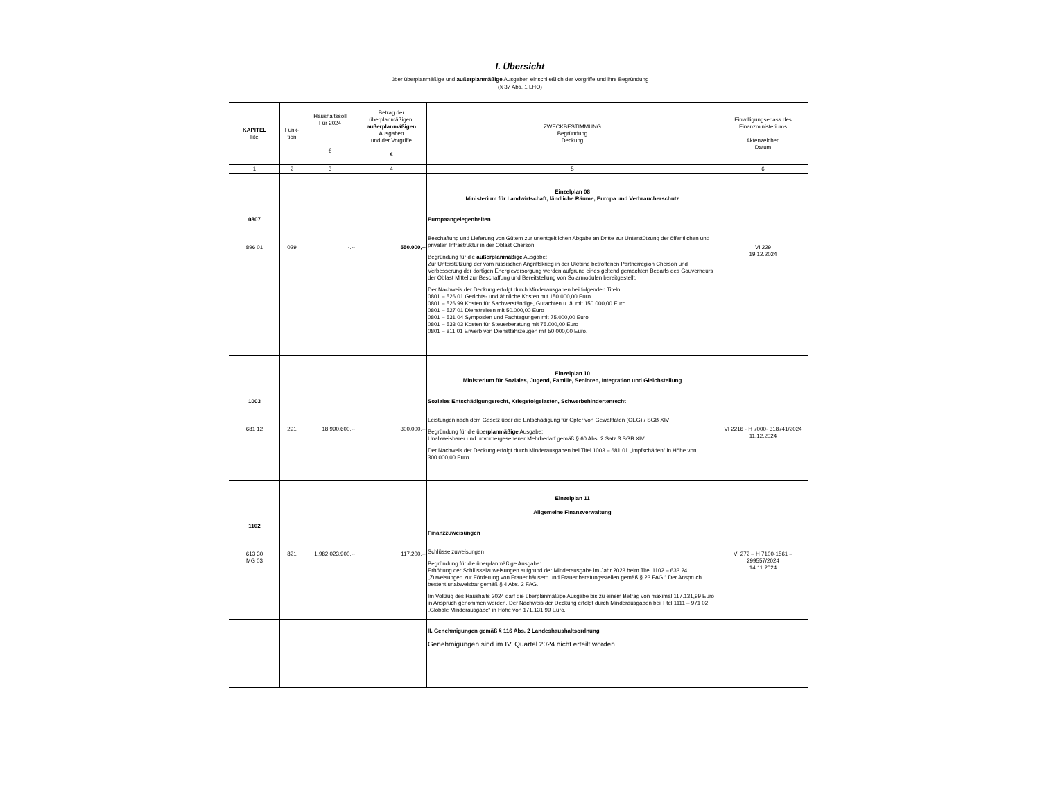I. Übersicht
über überplanmäßige und außerplanmäßige Ausgaben einschließlich der Vorgriffe und ihre Begründung
(§ 37 Abs. 1 LHO)
| KAPITEL Titel | Funk- tion | Haushaltssoll Für 2024 € | Betrag der überplanmäßigen, außerplanmäßigen Ausgaben und der Vorgriffe € | ZWECKBESTIMMUNG Begründung Deckung | Einwilligungserlass des Finanzministeriums Aktenzeichen Datum |
| --- | --- | --- | --- | --- | --- |
| 1 | 2 | 3 | 4 | 5 | 6 |
| 0807 896 01 | 029 | -.-- | 550.000,-- | Einzelplan 08 Ministerium für Landwirtschaft, ländliche Räume, Europa und Verbraucherschutz Europaangelegenheiten Beschaffung und Lieferung von Gütern zur unentgeltlichen Abgabe an Dritte zur Unterstützung der öffentlichen und privaten Infrastruktur in der Oblast Cherson Begründung für die außerplanmäßige Ausgabe: Zur Unterstützung der vom russischen Angriffskrieg in der Ukraine betroffenen Partnerregion Cherson und Verbesserung der dortigen Energieversorgung werden aufgrund eines geltend gemachten Bedarfs des Gouverneurs der Oblast Mittel zur Beschaffung und Bereitstellung von Solarmodulen bereitgestellt. Der Nachweis der Deckung erfolgt durch Minderausgaben bei folgenden Titeln: 0801 – 526 01 Gerichts- und ähnliche Kosten mit 150.000,00 Euro 0801 – 526 99 Kosten für Sachverständige, Gutachten u. ä. mit 150.000,00 Euro 0801 – 527 01 Dienstreisen mit 50.000,00 Euro 0801 – 531 04 Symposien und Fachtagungen mit 75.000,00 Euro 0801 – 533 03 Kosten für Steuerberatung mit 75.000,00 Euro 0801 – 811 01 Erwerb von Dienstfahrzeugen mit 50.000,00 Euro. | VI 229 19.12.2024 |
| 1003 681 12 | 291 | 18.990.600,-- | 300.000,-- | Einzelplan 10 Ministerium für Soziales, Jugend, Familie, Senioren, Integration und Gleichstellung Soziales Entschädigungsrecht, Kriegsfolgelasten, Schwerbehindertenrecht Leistungen nach dem Gesetz über die Entschädigung für Opfer von Gewalttaten (OEG) / SGB XIV Begründung für die über planmäßige Ausgabe: Unabweisbarer und unvorhergesehener Mehrbedarf gemäß § 60 Abs. 2 Satz 3 SGB XIV. Der Nachweis der Deckung erfolgt durch Minderausgaben bei Titel 1003 – 681 01 „Impfschäden“ in Höhe von 300.000,00 Euro. | VI 2216 - H 7000- 318741/2024 11.12.2024 |
| 1102 613 30 MG 03 | 821 | 1.982.023.900,-- | 117.200,-- | Einzelplan 11 Allgemeine Finanzverwaltung Finanzzuweisungen Schlüsselzuweisungen Begründung für die überplanmäßige Ausgabe: Erhöhung der Schlüsselzuweisungen aufgrund der Minderausgabe im Jahr 2023 beim Titel 1102 – 633 24 „Zuweisungen zur Förderung von Frauenhäusern und Frauenberatungsstellen gemäß § 23 FAG.“ Der Anspruch besteht unabweisbar gemäß § 4 Abs. 2 FAG. Im Vollzug des Haushalts 2024 darf die überplanmäßige Ausgabe bis zu einem Betrag von maximal 117.131,99 Euro in Anspruch genommen werden. Der Nachweis der Deckung erfolgt durch Minderausgaben bei Titel 1111 – 971 02 „Globale Minderausgabe“ in Höhe von 171.131,99 Euro. | VI 272 – H 7100-1561 – 299557/2024 14.11.2024 |
| | | | | II. Genehmigungen gemäß § 116 Abs. 2 Landeshaushaltsordnung Genehmigungen sind im IV. Quartal 2024 nicht erteilt worden. | |